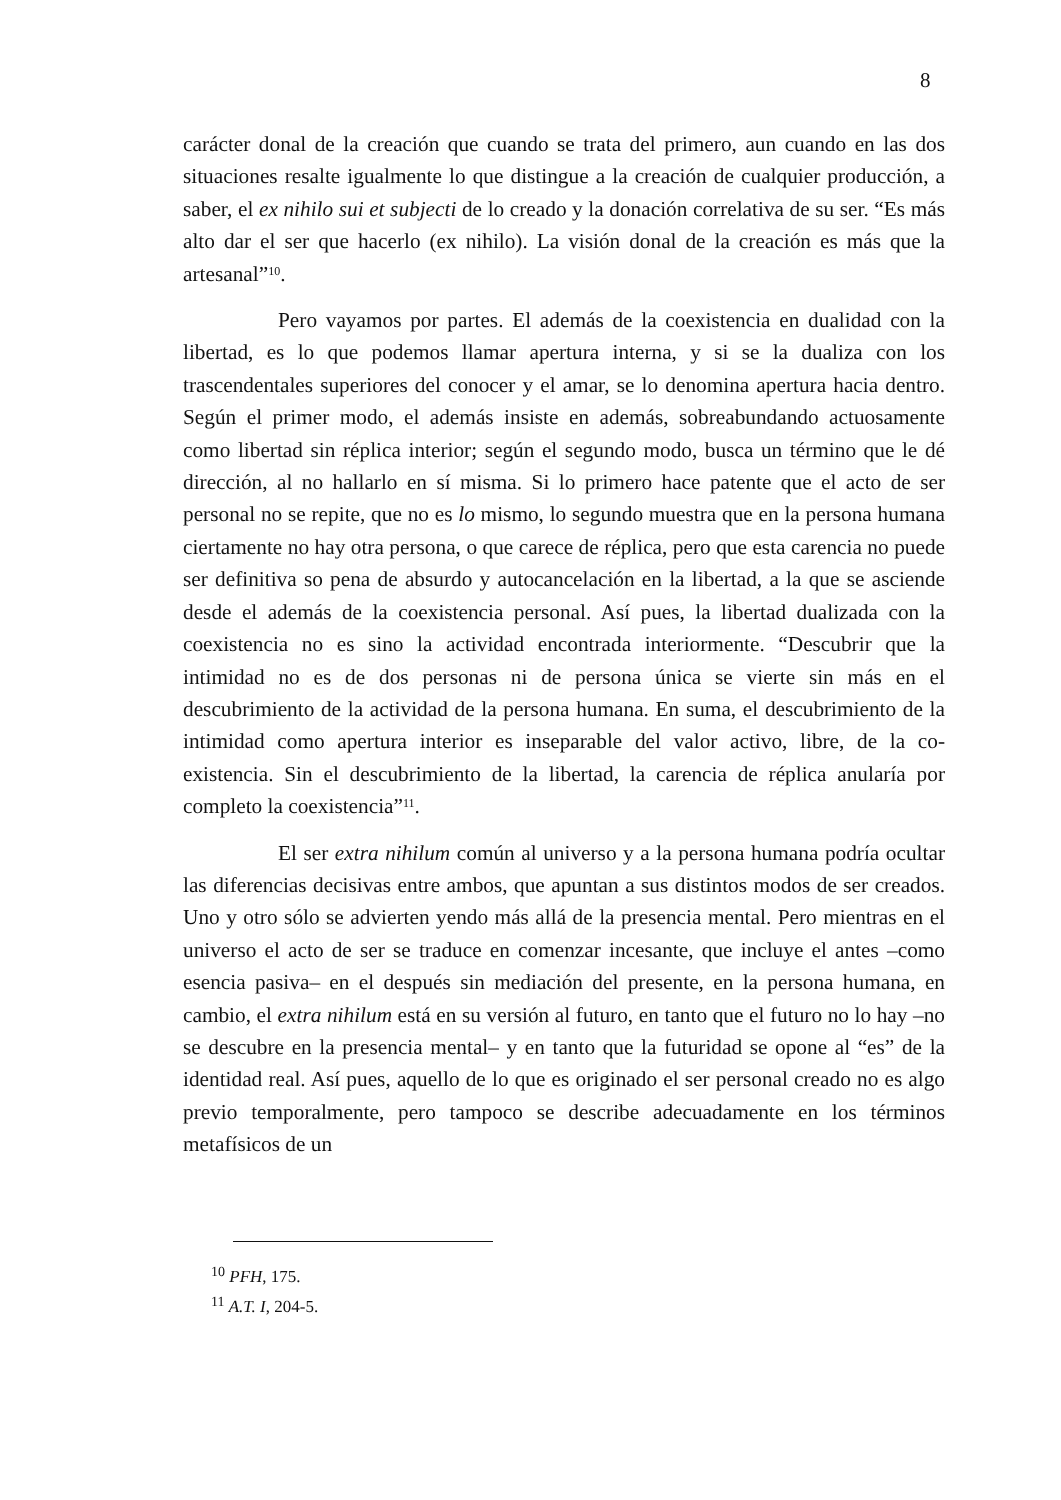8
carácter donal de la creación que cuando se trata del primero, aun cuando en las dos situaciones resalte igualmente lo que distingue a la creación de cualquier producción, a saber, el ex nihilo sui et subjecti de lo creado y la donación correlativa de su ser. “Es más alto dar el ser que hacerlo (ex nihilo). La visión donal de la creación es más que la artesanal”<sup>10</sup>.
Pero vayamos por partes. El además de la coexistencia en dualidad con la libertad, es lo que podemos llamar apertura interna, y si se la dualiza con los trascendentales superiores del conocer y el amar, se lo denomina apertura hacia dentro. Según el primer modo, el además insiste en además, sobreabundando actuosamente como libertad sin réplica interior; según el segundo modo, busca un término que le dé dirección, al no hallarlo en sí misma. Si lo primero hace patente que el acto de ser personal no se repite, que no es lo mismo, lo segundo muestra que en la persona humana ciertamente no hay otra persona, o que carece de réplica, pero que esta carencia no puede ser definitiva so pena de absurdo y autocancelación en la libertad, a la que se asciende desde el además de la coexistencia personal. Así pues, la libertad dualizada con la coexistencia no es sino la actividad encontrada interiormente. “Descubrir que la intimidad no es de dos personas ni de persona única se vierte sin más en el descubrimiento de la actividad de la persona humana. En suma, el descubrimiento de la intimidad como apertura interior es inseparable del valor activo, libre, de la co-existencia. Sin el descubrimiento de la libertad, la carencia de réplica anularía por completo la coexistencia”<sup>11</sup>.
El ser extra nihilum común al universo y a la persona humana podría ocultar las diferencias decisivas entre ambos, que apuntan a sus distintos modos de ser creados. Uno y otro sólo se advierten yendo más allá de la presencia mental. Pero mientras en el universo el acto de ser se traduce en comenzar incesante, que incluye el antes –como esencia pasiva– en el después sin mediación del presente, en la persona humana, en cambio, el extra nihilum está en su versión al futuro, en tanto que el futuro no lo hay –no se descubre en la presencia mental– y en tanto que la futuridad se opone al “es” de la identidad real. Así pues, aquello de lo que es originado el ser personal creado no es algo previo temporalmente, pero tampoco se describe adecuadamente en los términos metafísicos de un
<sup>10</sup> PFH, 175.
<sup>11</sup> A.T. I, 204-5.